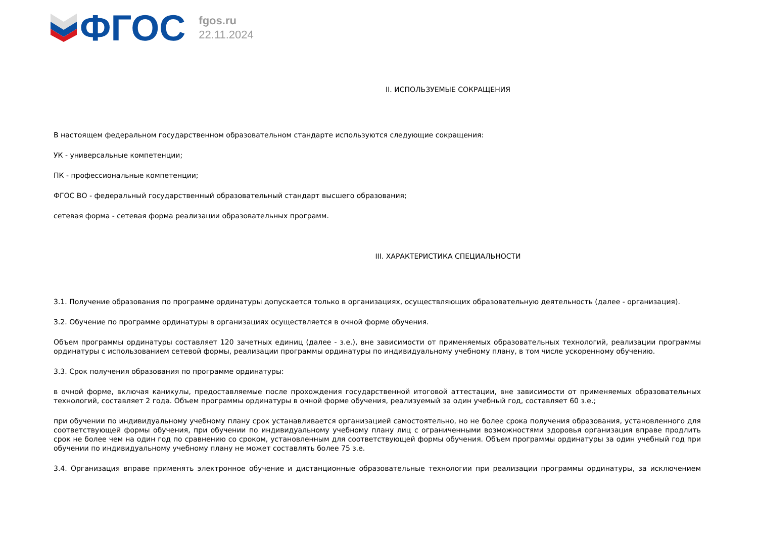ФГОС
fgos.ru
22.11.2024
II. ИСПОЛЬЗУЕМЫЕ СОКРАЩЕНИЯ
В настоящем федеральном государственном образовательном стандарте используются следующие сокращения:
УК - универсальные компетенции;
ПК - профессиональные компетенции;
ФГОС ВО - федеральный государственный образовательный стандарт высшего образования;
сетевая форма - сетевая форма реализации образовательных программ.
III. ХАРАКТЕРИСТИКА СПЕЦИАЛЬНОСТИ
3.1. Получение образования по программе ординатуры допускается только в организациях, осуществляющих образовательную деятельность (далее - организация).
3.2. Обучение по программе ординатуры в организациях осуществляется в очной форме обучения.
Объем программы ординатуры составляет 120 зачетных единиц (далее - з.е.), вне зависимости от применяемых образовательных технологий, реализации программы ординатуры с использованием сетевой формы, реализации программы ординатуры по индивидуальному учебному плану, в том числе ускоренному обучению.
3.3. Срок получения образования по программе ординатуры:
в очной форме, включая каникулы, предоставляемые после прохождения государственной итоговой аттестации, вне зависимости от применяемых образовательных технологий, составляет 2 года. Объем программы ординатуры в очной форме обучения, реализуемый за один учебный год, составляет 60 з.е.;
при обучении по индивидуальному учебному плану срок устанавливается организацией самостоятельно, но не более срока получения образования, установленного для соответствующей формы обучения, при обучении по индивидуальному учебному плану лиц с ограниченными возможностями здоровья организация вправе продлить срок не более чем на один год по сравнению со сроком, установленным для соответствующей формы обучения. Объем программы ординатуры за один учебный год при обучении по индивидуальному учебному плану не может составлять более 75 з.е.
3.4. Организация вправе применять электронное обучение и дистанционные образовательные технологии при реализации программы ординатуры, за исключением